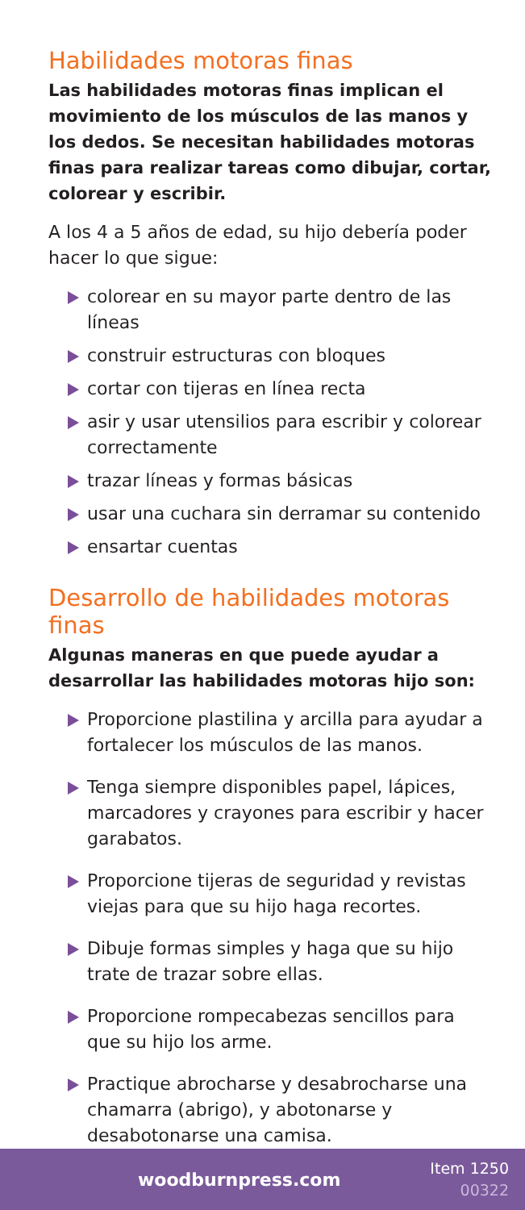Habilidades motoras finas
Las habilidades motoras finas implican el movimiento de los músculos de las manos y los dedos. Se necesitan habilidades motoras finas para realizar tareas como dibujar, cortar, colorear y escribir.
A los 4 a 5 años de edad, su hijo debería poder hacer lo que sigue:
colorear en su mayor parte dentro de las líneas
construir estructuras con bloques
cortar con tijeras en línea recta
asir y usar utensilios para escribir y colorear correctamente
trazar líneas y formas básicas
usar una cuchara sin derramar su contenido
ensartar cuentas
Desarrollo de habilidades motoras finas
Algunas maneras en que puede ayudar a desarrollar las habilidades motoras hijo son:
Proporcione plastilina y arcilla para ayudar a fortalecer los músculos de las manos.
Tenga siempre disponibles papel, lápices, marcadores y crayones para escribir y hacer garabatos.
Proporcione tijeras de seguridad y revistas viejas para que su hijo haga recortes.
Dibuje formas simples y haga que su hijo trate de trazar sobre ellas.
Proporcione rompecabezas sencillos para que su hijo los arme.
Practique abrocharse y desabrocharse una chamarra (abrigo), y abotonarse y desabotonarse una camisa.
woodburnpress.com
Item 1250
00322